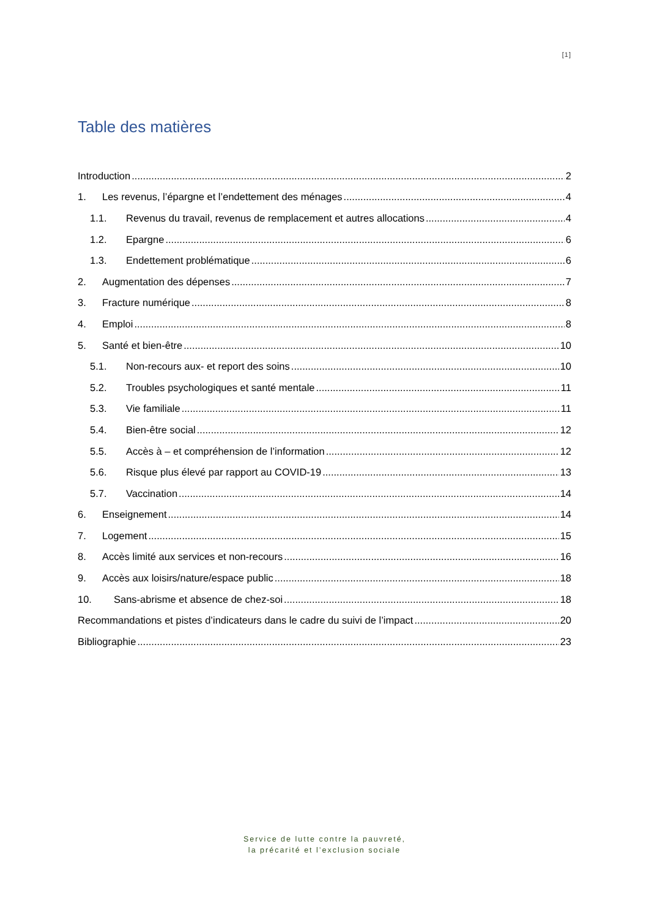[1]
Table des matières
Introduction 2
1. Les revenus, l’épargne et l’endettement des ménages 4
1.1. Revenus du travail, revenus de remplacement et autres allocations 4
1.2. Epargne 6
1.3. Endettement problématique 6
2. Augmentation des dépenses 7
3. Fracture numérique 8
4. Emploi 8
5. Santé et bien-être 10
5.1. Non-recours aux- et report des soins 10
5.2. Troubles psychologiques et santé mentale 11
5.3. Vie familiale 11
5.4. Bien-être social 12
5.5. Accès à – et compréhension de l’information 12
5.6. Risque plus élevé par rapport au COVID-19 13
5.7. Vaccination 14
6. Enseignement 14
7. Logement 15
8. Accès limité aux services et non-recours 16
9. Accès aux loisirs/nature/espace public 18
10. Sans-abrisme et absence de chez-soi 18
Recommandations et pistes d’indicateurs dans le cadre du suivi de l’impact 20
Bibliographie 23
Service de lutte contre la pauvreté,
la précarité et l’exclusion sociale